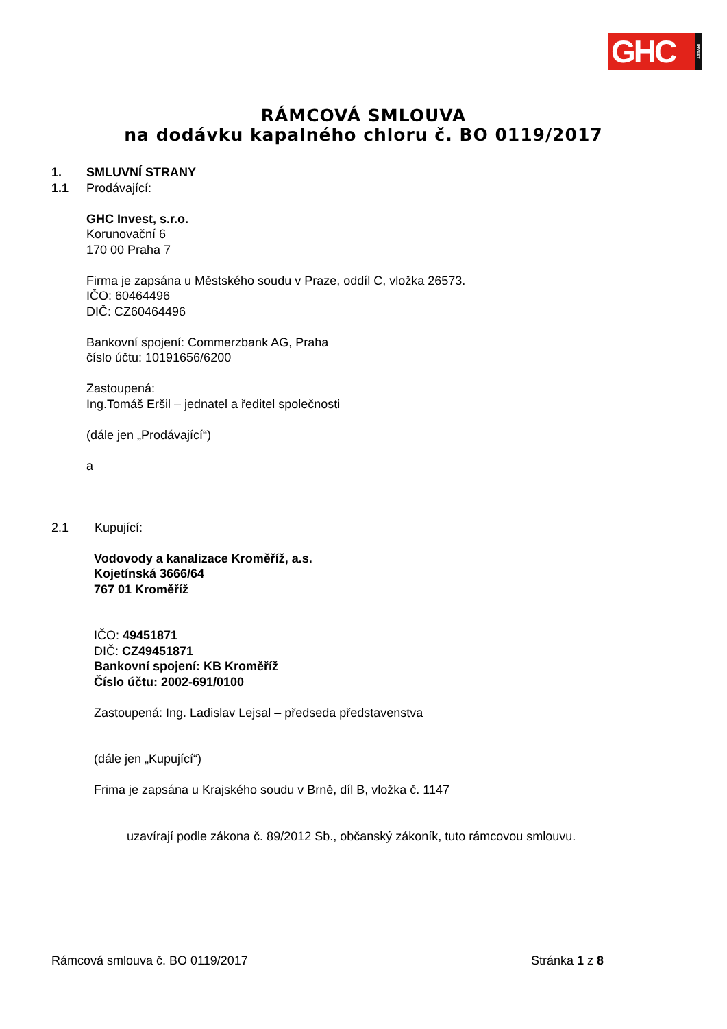GHC
INVEST
RÁMCOVÁ SMLOUVA
na dodávku kapalného chloru č. BO 0119/2017
1. SMLUVNÍ STRANY
1.1 Prodávající:
GHC Invest, s.r.o.
Korunovační 6
170 00 Praha 7
Firma je zapsána u Městského soudu v Praze, oddíl C, vložka 26573.
IČO: 60464496
DIČ: CZ60464496
Bankovní spojení: Commerzbank AG, Praha
číslo účtu: 10191656/6200
Zastoupená:
Ing.Tomáš Eršil – jednatel a ředitel společnosti
(dále jen „Prodávající“)
a
2.1 Kupující:
Vodovody a kanalizace Kroměříž, a.s.
Kojetínská 3666/64
767 01 Kroměříž
IČO: 49451871
DIČ: CZ49451871
Bankovní spojení: KB Kroměříž
Číslo účtu: 2002-691/0100
Zastoupená: Ing. Ladislav Lejsal – předseda představenstva
(dále jen „Kupující“)
Frima je zapsána u Krajského soudu v Brně, díl B, vložka č. 1147
uzavírají podle zákona č. 89/2012 Sb., občanský zákoník, tuto rámcovou smlouvu.
Rámcová smlouva č. BO 0119/2017 Stránka 1 z 8